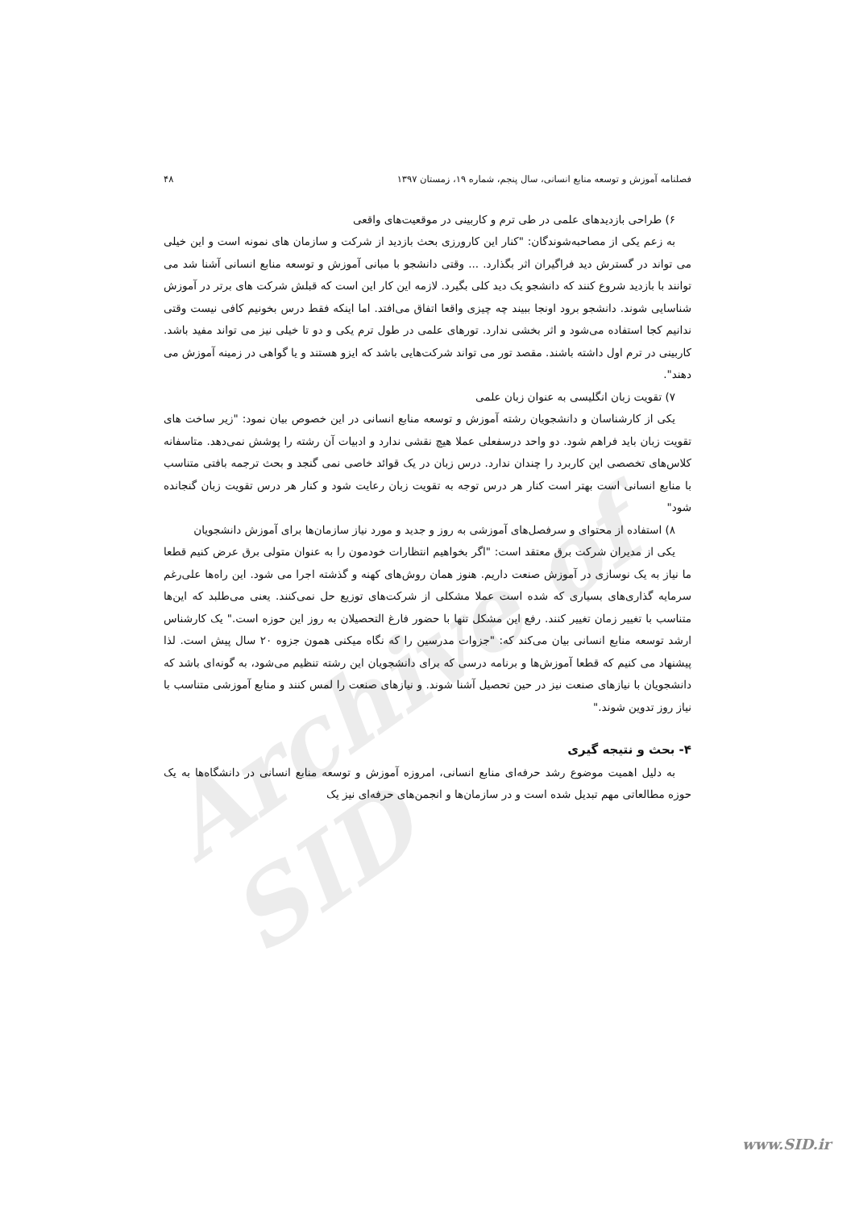Archive of SID
فصلنامه آموزش و توسعه منابع انسانی، سال پنجم، شماره ۱۹، زمستان ۱۳۹۷ ۴۸
۶) طراحی بازدیدهای علمی در طی ترم و کاربینی در موقعیت‌های واقعی
به زعم یکی از مصاحبه‌شوندگان: "کنار این کارورزی بحث بازدید از شرکت و سازمان های نمونه است و این خیلی می تواند در گسترش دید فراگیران اثر بگذارد. ... وقتی دانشجو با مبانی آموزش و توسعه منابع انسانی آشنا شد می توانند با بازدید شروع کنند که دانشجو یک دید کلی بگیرد. لازمه این کار این است که قبلش شرکت های برتر در آموزش شناسایی شوند. دانشجو برود اونجا ببیند چه چیزی واقعا اتفاق می‌افتد. اما اینکه فقط درس بخونیم کافی نیست وقتی ندانیم کجا استفاده می‌شود و اثر بخشی ندارد. تورهای علمی در طول ترم یکی و دو تا خیلی نیز می تواند مفید باشد. کاربینی در ترم اول داشته باشند. مقصد تور می تواند شرکت‌هایی باشد که ایزو هستند و یا گواهی در زمینه آموزش می دهند".
۷) تقویت زبان انگلیسی به عنوان زبان علمی
یکی از کارشناسان و دانشجویان رشته آموزش و توسعه منابع انسانی در این خصوص بیان نمود: "زیر ساخت های تقویت زبان باید فراهم شود. دو واحد درسفعلی عملا هیچ نقشی ندارد و ادبیات آن رشته را پوشش نمی‌دهد. متاسفانه کلاس‌های تخصصی این کاربرد را چندان ندارد. درس زبان در یک قوائد خاصی نمی گنجد و بحث ترجمه بافتی متناسب با منابع انسانی است بهتر است کنار هر درس توجه به تقویت زبان رعایت شود و کنار هر درس تقویت زبان گنجانده شود"
۸) استفاده از محتوای و سرفصل‌های آموزشی به روز و جدید و مورد نیاز سازمان‌ها برای آموزش دانشجویان
یکی از مدیران شرکت برق معتقد است: "اگر بخواهیم انتظارات خودمون را به عنوان متولی برق عرض کنیم قطعا ما نیاز به یک نوسازی در آموزش صنعت داریم. هنوز همان روش‌های کهنه و گذشته اجرا می شود. این راه‌ها علی‌رغم سرمایه گذاری‌های بسیاری که شده است عملا مشکلی از شرکت‌های توزیع حل نمی‌کنند. یعنی می‌طلبد که این‌ها متناسب با تغییر زمان تغییر کنند. رفع این مشکل تنها با حضور فارغ التحصیلان به روز این حوزه است." یک کارشناس ارشد توسعه منابع انسانی بیان می‌کند که: "جزوات مدرسین را که نگاه میکنی همون جزوه ۲۰ سال پیش است. لذا پیشنهاد می کنیم که قطعا آموزش‌ها و برنامه درسی که برای دانشجویان این رشته تنظیم می‌شود، به گونه‌ای باشد که دانشجویان با نیازهای صنعت نیز در حین تحصیل آشنا شوند. و نیازهای صنعت را لمس کنند و منابع آموزشی متناسب با نیاز روز تدوین شوند."
۴- بحث و نتیجه گیری
به دلیل اهمیت موضوع رشد حرفه‌ای منابع انسانی، امروزه آموزش و توسعه منابع انسانی در دانشگاه‌ها به یک حوزه مطالعاتی مهم تبدیل شده است و در سازمان‌ها و انجمن‌های حرفه‌ای نیز یک
www.SID.ir